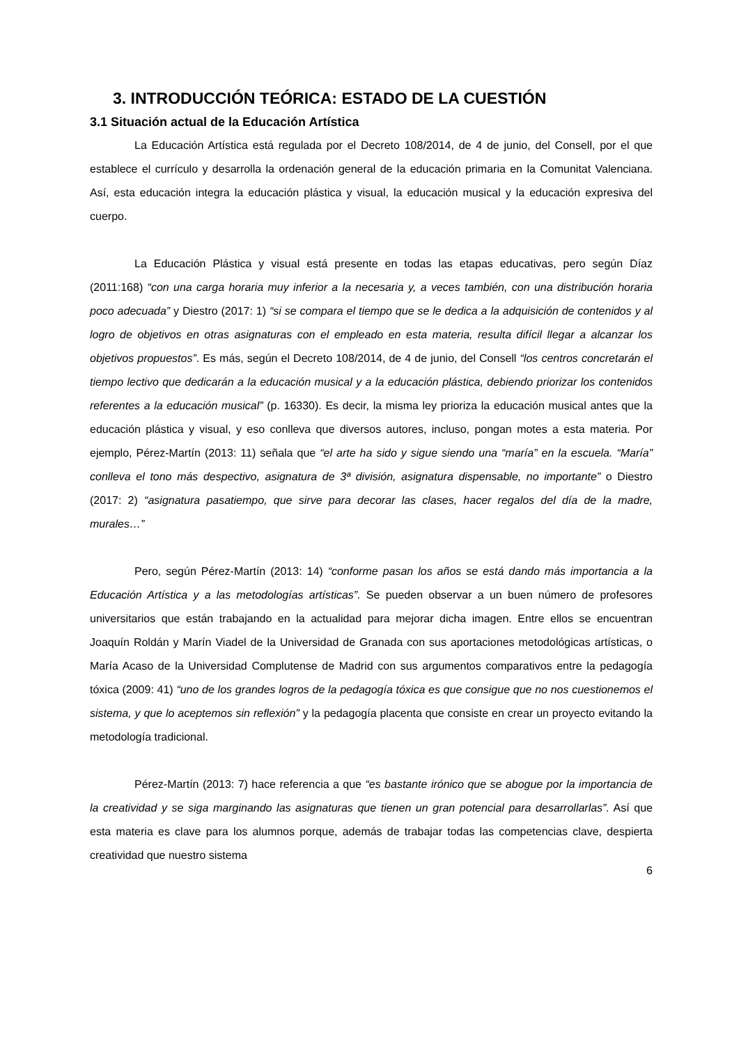3. INTRODUCCIÓN TEÓRICA: ESTADO DE LA CUESTIÓN
3.1 Situación actual de la Educación Artística
La Educación Artística está regulada por el Decreto 108/2014, de 4 de junio, del Consell, por el que establece el currículo y desarrolla la ordenación general de la educación primaria en la Comunitat Valenciana. Así, esta educación integra la educación plástica y visual, la educación musical y la educación expresiva del cuerpo.
La Educación Plástica y visual está presente en todas las etapas educativas, pero según Díaz (2011:168) “con una carga horaria muy inferior a la necesaria y, a veces también, con una distribución horaria poco adecuada” y Diestro (2017: 1) “si se compara el tiempo que se le dedica a la adquisición de contenidos y al logro de objetivos en otras asignaturas con el empleado en esta materia, resulta difícil llegar a alcanzar los objetivos propuestos”. Es más, según el Decreto 108/2014, de 4 de junio, del Consell “los centros concretarán el tiempo lectivo que dedicarán a la educación musical y a la educación plástica, debiendo priorizar los contenidos referentes a la educación musical” (p. 16330). Es decir, la misma ley prioriza la educación musical antes que la educación plástica y visual, y eso conlleva que diversos autores, incluso, pongan motes a esta materia. Por ejemplo, Pérez-Martín (2013: 11) señala que “el arte ha sido y sigue siendo una “maría” en la escuela. “María” conlleva el tono más despectivo, asignatura de 3ª división, asignatura dispensable, no importante” o Diestro (2017: 2) “asignatura pasatiempo, que sirve para decorar las clases, hacer regalos del día de la madre, murales…”
Pero, según Pérez-Martín (2013: 14) “conforme pasan los años se está dando más importancia a la Educación Artística y a las metodologías artísticas”. Se pueden observar a un buen número de profesores universitarios que están trabajando en la actualidad para mejorar dicha imagen. Entre ellos se encuentran Joaquín Roldán y Marín Viadel de la Universidad de Granada con sus aportaciones metodológicas artísticas, o María Acaso de la Universidad Complutense de Madrid con sus argumentos comparativos entre la pedagogía tóxica (2009: 41) “uno de los grandes logros de la pedagogía tóxica es que consigue que no nos cuestionemos el sistema, y que lo aceptemos sin reflexión” y la pedagogía placenta que consiste en crear un proyecto evitando la metodología tradicional.
Pérez-Martín (2013: 7) hace referencia a que “es bastante irónico que se abogue por la importancia de la creatividad y se siga marginando las asignaturas que tienen un gran potencial para desarrollarlas”. Así que esta materia es clave para los alumnos porque, además de trabajar todas las competencias clave, despierta creatividad que nuestro sistema
6